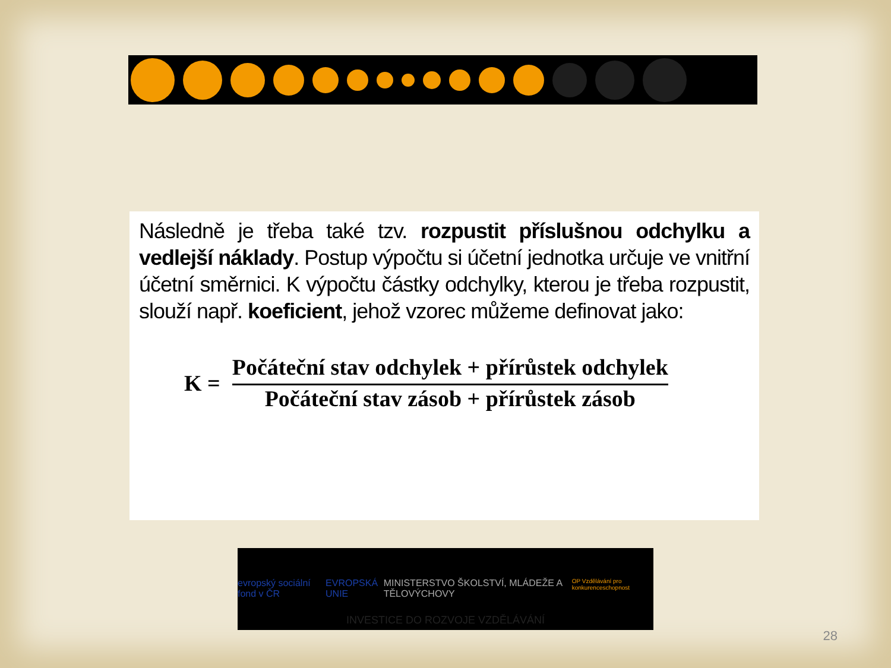Následně je třeba také tzv. rozpustit příslušnou odchylku a vedlejší náklady. Postup výpočtu si účetní jednotka určuje ve vnitřní účetní směrnici. K výpočtu částky odchylky, kterou je třeba rozpustit, slouží např. koeficient, jehož vzorec můžeme definovat jako:
K =
Počáteční stav odchylek + přírůstek odchylek
Počáteční stav zásob + přírůstek zásob
evropský sociální fond v ČR EVROPSKÁ UNIE MINISTERSTVO ŠKOLSTVÍ, MLÁDEŽE A TĚLOVÝCHOVY OP Vzdělávání pro konkurenceschopnost
INVESTICE DO ROZVOJE VZDĚLÁVÁNÍ
28